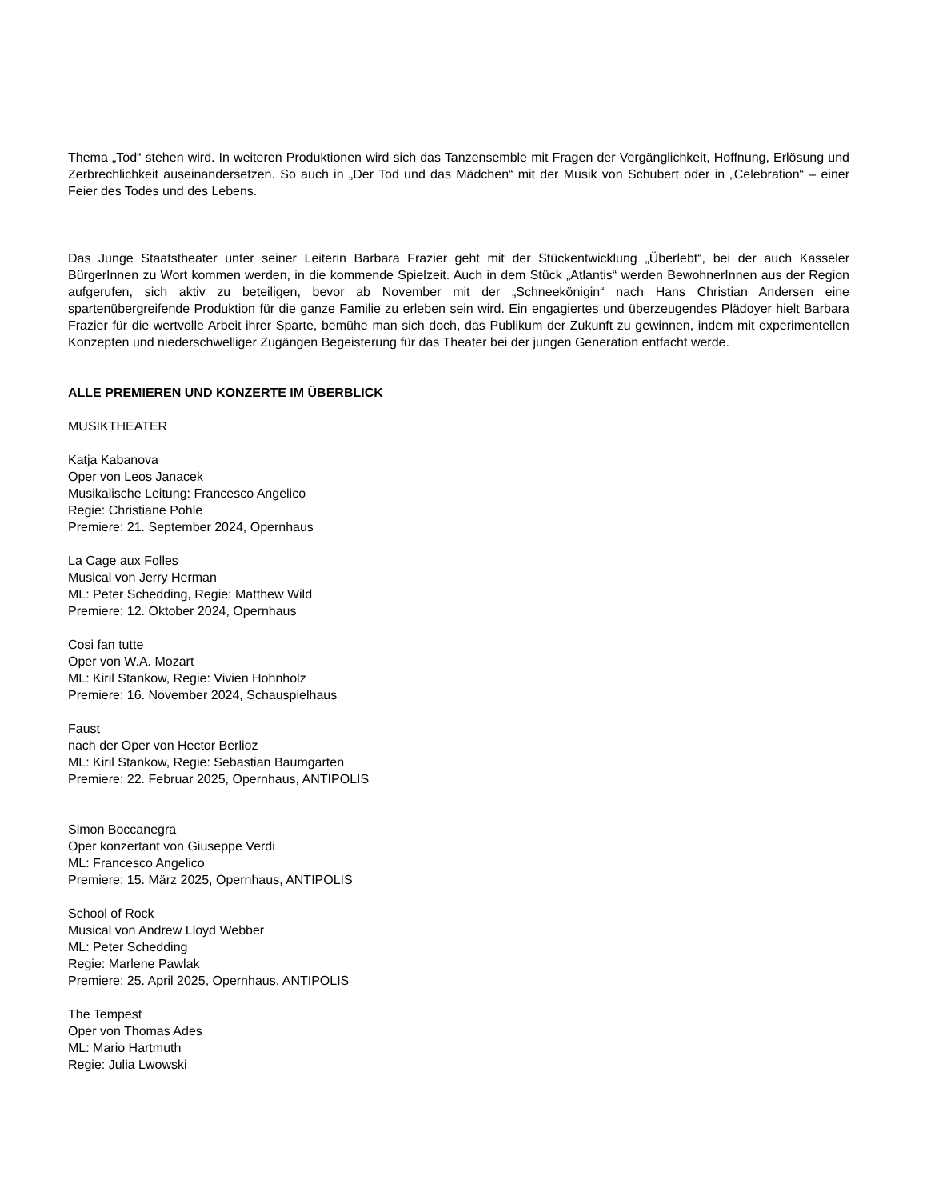Thema „Tod“ stehen wird. In weiteren Produktionen wird sich das Tanzensemble mit Fragen der Vergänglichkeit, Hoffnung, Erlösung und Zerbrechlichkeit auseinandersetzen. So auch in „Der Tod und das Mädchen“ mit der Musik von Schubert oder in „Celebration“ – einer Feier des Todes und des Lebens.
Das Junge Staatstheater unter seiner Leiterin Barbara Frazier geht mit der Stückentwicklung „Überlebt“, bei der auch Kasseler BürgerInnen zu Wort kommen werden, in die kommende Spielzeit. Auch in dem Stück „Atlantis“ werden BewohnerInnen aus der Region aufgerufen, sich aktiv zu beteiligen, bevor ab November mit der „Schneekönigin“ nach Hans Christian Andersen eine spartenübergreifende Produktion für die ganze Familie zu erleben sein wird. Ein engagiertes und überzeugendes Plädoyer hielt Barbara Frazier für die wertvolle Arbeit ihrer Sparte, bemühe man sich doch, das Publikum der Zukunft zu gewinnen, indem mit experimentellen Konzepten und niederschwelliger Zugängen Begeisterung für das Theater bei der jungen Generation entfacht werde.
ALLE PREMIEREN UND KONZERTE IM ÜBERBLICK
MUSIKTHEATER
Katja Kabanova
Oper von Leos Janacek
Musikalische Leitung: Francesco Angelico
Regie: Christiane Pohle
Premiere: 21. September 2024, Opernhaus
La Cage aux Folles
Musical von Jerry Herman
ML: Peter Schedding, Regie: Matthew Wild
Premiere: 12. Oktober 2024, Opernhaus
Cosi fan tutte
Oper von W.A. Mozart
ML: Kiril Stankow, Regie: Vivien Hohnholz
Premiere: 16. November 2024, Schauspielhaus
Faust
nach der Oper von Hector Berlioz
ML: Kiril Stankow, Regie: Sebastian Baumgarten
Premiere: 22. Februar 2025, Opernhaus, ANTIPOLIS
Simon Boccanegra
Oper konzertant von Giuseppe Verdi
ML: Francesco Angelico
Premiere: 15. März 2025, Opernhaus, ANTIPOLIS
School of Rock
Musical von Andrew Lloyd Webber
ML: Peter Schedding
Regie: Marlene Pawlak
Premiere: 25. April 2025, Opernhaus, ANTIPOLIS
The Tempest
Oper von Thomas Ades
ML: Mario Hartmuth
Regie: Julia Lwowski